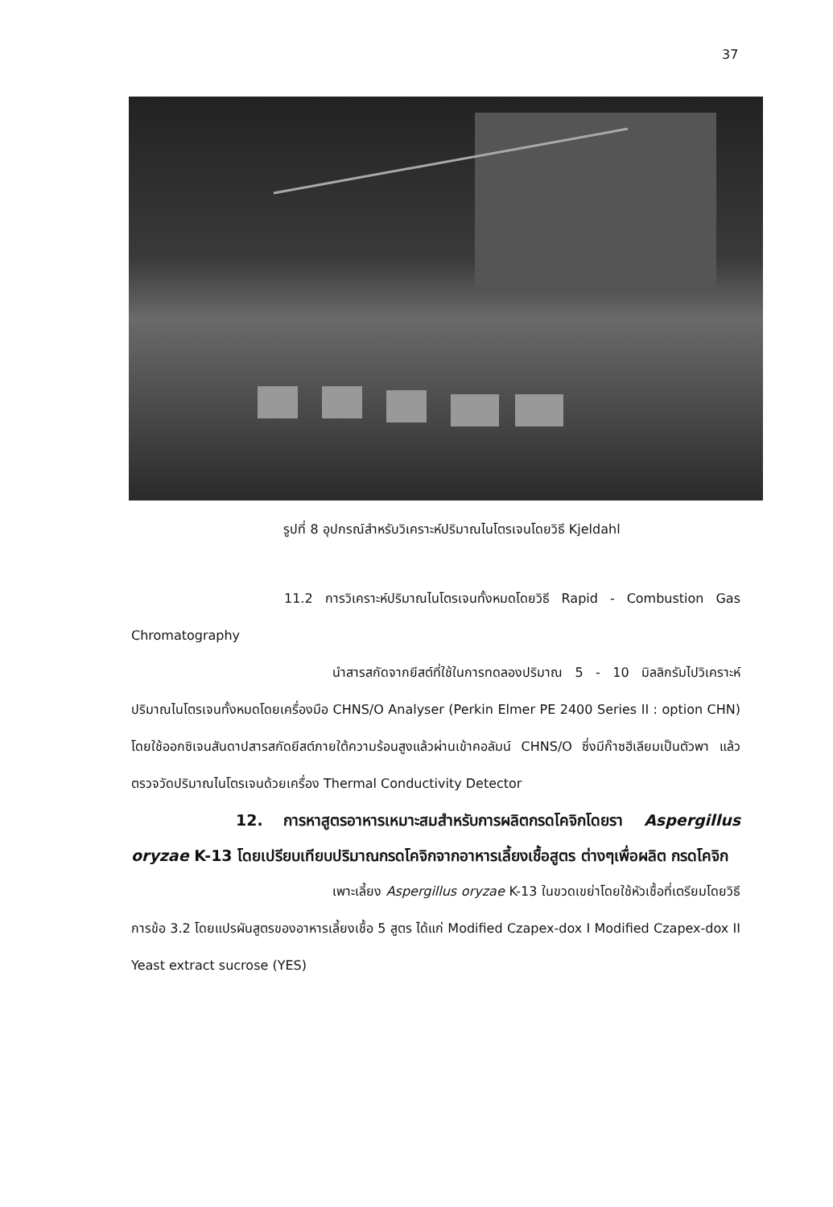37
รูปที่ 8 อุปกรณ์สำหรับวิเคราะห์ปริมาณไนโตรเจนโดยวิธี Kjeldahl
11.2 การวิเคราะห์ปริมาณไนโตรเจนทั้งหมดโดยวิธี Rapid - Combustion Gas Chromatography
นำสารสกัดจากยีสต์ที่ใช้ในการทดลองปริมาณ 5 - 10 มิลลิกรัมไปวิเคราะห์ปริมาณไนโตรเจนทั้งหมดโดยเครื่องมือ CHNS/O Analyser (Perkin Elmer PE 2400 Series II : option CHN) โดยใช้ออกซิเจนสันดาปสารสกัดยีสต์ภายใต้ความร้อนสูงแล้วผ่านเข้าคอลัมน์ CHNS/O ซึ่งมีก๊าซฮีเลียมเป็นตัวพา แล้วตรวจวัดปริมาณไนโตรเจนด้วยเครื่อง Thermal Conductivity Detector
12. การหาสูตรอาหารเหมาะสมสำหรับการผลิตกรดโคจิกโดยรา Aspergillus oryzae K-13 โดยเปรียบเทียบปริมาณกรดโคจิกจากอาหารเลี้ยงเชื้อสูตร ต่างๆเพื่อผลิต กรดโคจิก
เพาะเลี้ยง Aspergillus oryzae K-13 ในขวดเขย่าโดยใช้หัวเชื้อที่เตรียมโดยวิธีการข้อ 3.2 โดยแปรผันสูตรของอาหารเลี้ยงเชื้อ 5 สูตร ได้แก่ Modified Czapex-dox I Modified Czapex-dox II Yeast extract sucrose (YES)